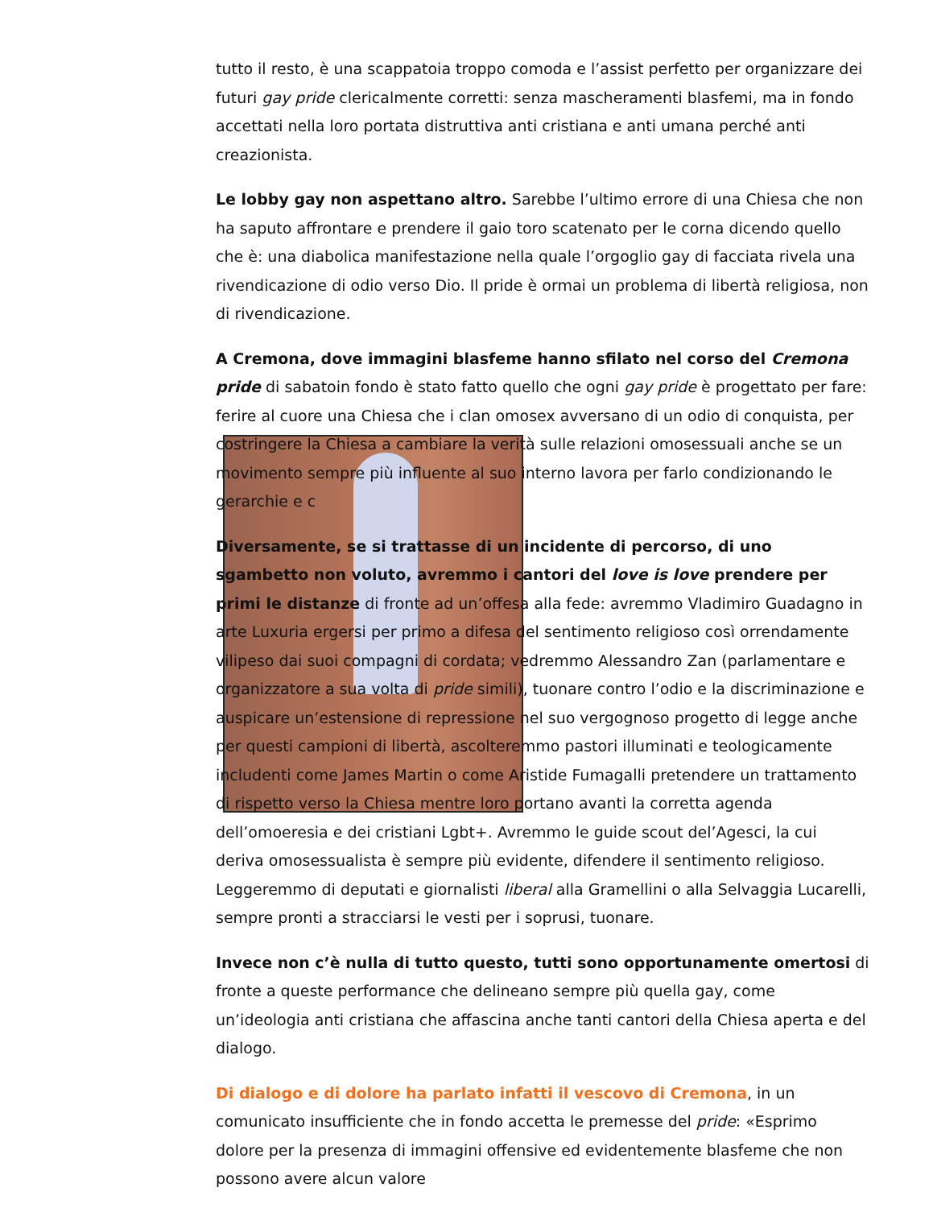tutto il resto, è una scappatoia troppo comoda e l’assist perfetto per organizzare dei futuri gay pride clericalmente corretti: senza mascheramenti blasfemi, ma in fondo accettati nella loro portata distruttiva anti cristiana e anti umana perché anti creazionista.
Le lobby gay non aspettano altro. Sarebbe l’ultimo errore di una Chiesa che non ha saputo affrontare e prendere il gaio toro scatenato per le corna dicendo quello che è: una diabolica manifestazione nella quale l’orgoglio gay di facciata rivela una rivendicazione di odio verso Dio. Il pride è ormai un problema di libertà religiosa, non di rivendicazione.
A Cremona, dove immagini blasfeme hanno sfilato nel corso del Cremona pride di sabatoin fondo è stato fatto quello che ogni gay pride è progettato per fare: ferire al cuore una Chiesa che i clan omosex avversano di un odio di conquista, per costringere la Chiesa a cambiare la verità sulle relazioni omosessuali anche se un movimento sempre più influente al suo interno lavora per farlo condizionando le gerarchie e c
Diversamente, se si trattasse di un incidente di percorso, di uno sgambetto non voluto, avremmo i cantori del love is love prendere per primi le distanze di fronte ad un’offesa alla fede: avremmo Vladimiro Guadagno in arte Luxuria ergersi per primo a difesa del sentimento religioso così orrendamente vilipeso dai suoi compagni di cordata; vedremmo Alessandro Zan (parlamentare e organizzatore a sua volta di pride simili), tuonare contro l’odio e la discriminazione e auspicare un’estensione di repressione nel suo vergognoso progetto di legge anche per questi campioni di libertà, ascolteremmo pastori illuminati e teologicamente includenti come James Martin o come Aristide Fumagalli pretendere un trattamento di rispetto verso la Chiesa mentre loro portano avanti la corretta agenda dell’omoeresia e dei cristiani Lgbt+. Avremmo le guide scout del’Agesci, la cui deriva omosessualista è sempre più evidente, difendere il sentimento religioso. Leggeremmo di deputati e giornalisti liberal alla Gramellini o alla Selvaggia Lucarelli, sempre pronti a stracciarsi le vesti per i soprusi, tuonare.
Invece non c’è nulla di tutto questo, tutti sono opportunamente omertosi di fronte a queste performance che delineano sempre più quella gay, come un’ideologia anti cristiana che affascina anche tanti cantori della Chiesa aperta e del dialogo.
Di dialogo e di dolore ha parlato infatti il vescovo di Cremona, in un comunicato insufficiente che in fondo accetta le premesse del pride: «Esprimo dolore per la presenza di immagini offensive ed evidentemente blasfeme che non possono avere alcun valore